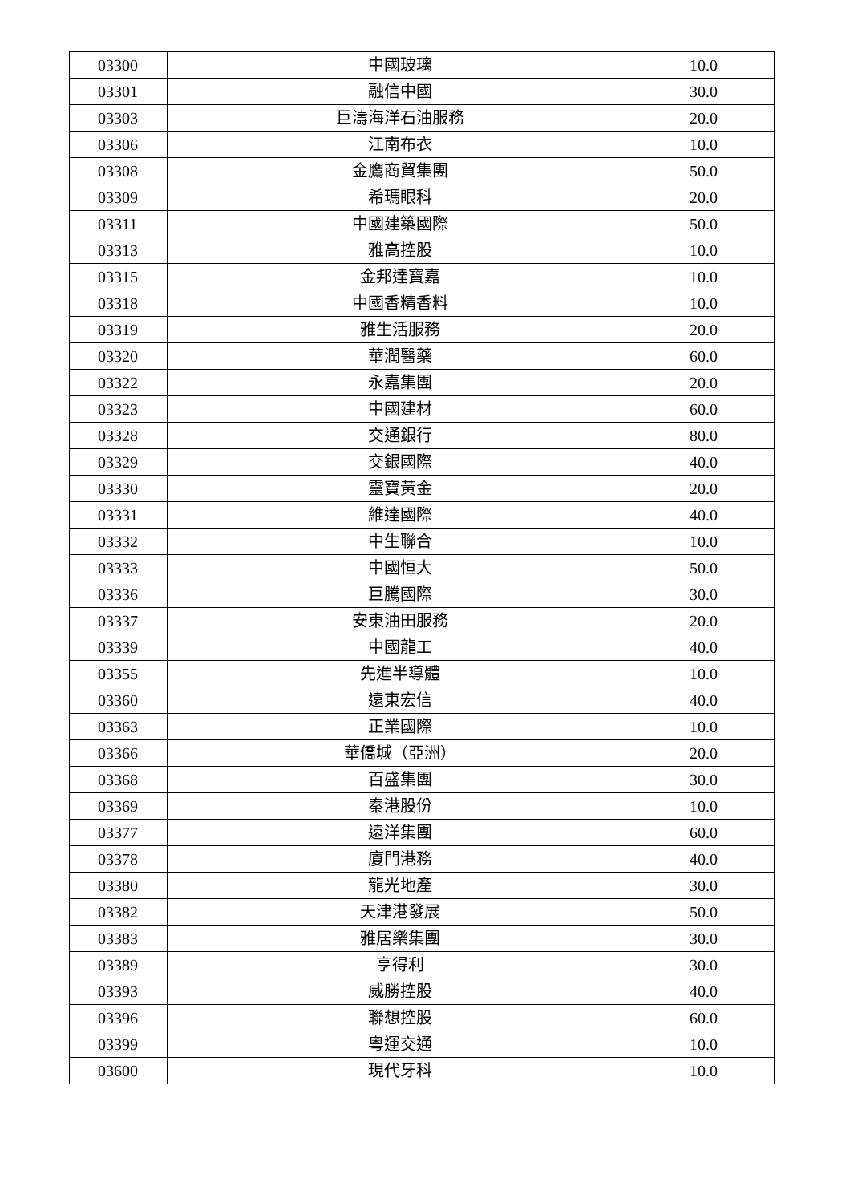| 03300 | 中國玻璃 | 10.0 |
| 03301 | 融信中國 | 30.0 |
| 03303 | 巨濤海洋石油服務 | 20.0 |
| 03306 | 江南布衣 | 10.0 |
| 03308 | 金鷹商貿集團 | 50.0 |
| 03309 | 希瑪眼科 | 20.0 |
| 03311 | 中國建築國際 | 50.0 |
| 03313 | 雅高控股 | 10.0 |
| 03315 | 金邦達寶嘉 | 10.0 |
| 03318 | 中國香精香料 | 10.0 |
| 03319 | 雅生活服務 | 20.0 |
| 03320 | 華潤醫藥 | 60.0 |
| 03322 | 永嘉集團 | 20.0 |
| 03323 | 中國建材 | 60.0 |
| 03328 | 交通銀行 | 80.0 |
| 03329 | 交銀國際 | 40.0 |
| 03330 | 靈寶黃金 | 20.0 |
| 03331 | 維達國際 | 40.0 |
| 03332 | 中生聯合 | 10.0 |
| 03333 | 中國恒大 | 50.0 |
| 03336 | 巨騰國際 | 30.0 |
| 03337 | 安東油田服務 | 20.0 |
| 03339 | 中國龍工 | 40.0 |
| 03355 | 先進半導體 | 10.0 |
| 03360 | 遠東宏信 | 40.0 |
| 03363 | 正業國際 | 10.0 |
| 03366 | 華僑城（亞洲） | 20.0 |
| 03368 | 百盛集團 | 30.0 |
| 03369 | 秦港股份 | 10.0 |
| 03377 | 遠洋集團 | 60.0 |
| 03378 | 廈門港務 | 40.0 |
| 03380 | 龍光地產 | 30.0 |
| 03382 | 天津港發展 | 50.0 |
| 03383 | 雅居樂集團 | 30.0 |
| 03389 | 亨得利 | 30.0 |
| 03393 | 威勝控股 | 40.0 |
| 03396 | 聯想控股 | 60.0 |
| 03399 | 粵運交通 | 10.0 |
| 03600 | 現代牙科 | 10.0 |